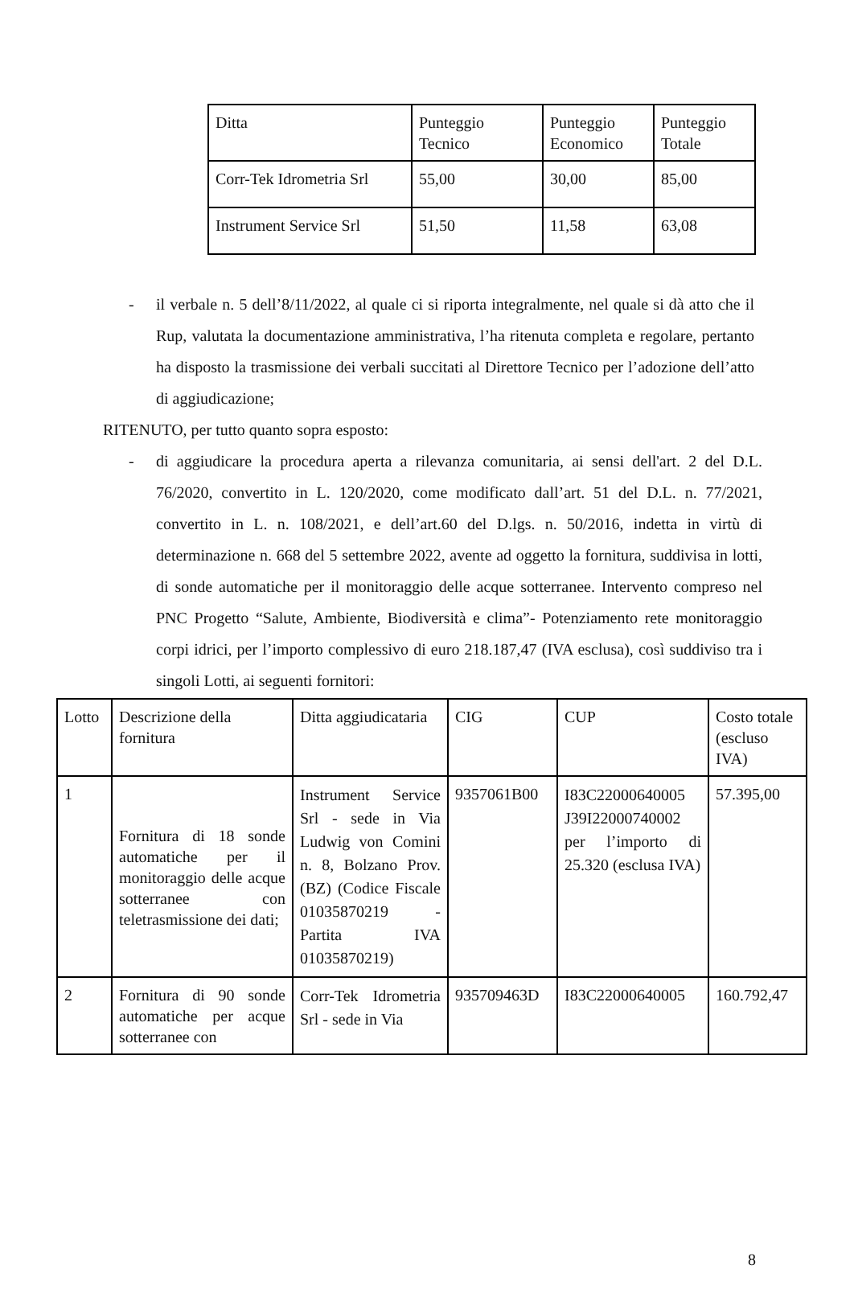| Ditta | Punteggio Tecnico | Punteggio Economico | Punteggio Totale |
| Corr-Tek Idrometria Srl | 55,00 | 30,00 | 85,00 |
| Instrument Service Srl | 51,50 | 11,58 | 63,08 |
- il verbale n. 5 dell’8/11/2022, al quale ci si riporta integralmente, nel quale si dà atto che il Rup, valutata la documentazione amministrativa, l’ha ritenuta completa e regolare, pertanto ha disposto la trasmissione dei verbali succitati al Direttore Tecnico per l’adozione dell’atto di aggiudicazione;
RITENUTO, per tutto quanto sopra esposto:
- di aggiudicare la procedura aperta a rilevanza comunitaria, ai sensi dell'art. 2 del D.L. 76/2020, convertito in L. 120/2020, come modificato dall’art. 51 del D.L. n. 77/2021, convertito in L. n. 108/2021, e dell’art.60 del D.lgs. n. 50/2016, indetta in virtù di determinazione n. 668 del 5 settembre 2022, avente ad oggetto la fornitura, suddivisa in lotti, di sonde automatiche per il monitoraggio delle acque sotterranee. Intervento compreso nel PNC Progetto “Salute, Ambiente, Biodiversità e clima”- Potenziamento rete monitoraggio corpi idrici, per l’importo complessivo di euro 218.187,47 (IVA esclusa), così suddiviso tra i singoli Lotti, ai seguenti fornitori:
| Lotto | Descrizione della fornitura | Ditta aggiudicataria | CIG | CUP | Costo totale (escluso IVA) |
| 1 | Fornitura di 18 sonde automatiche per il monitoraggio delle acque sotterranee con teletrasmissione dei dati; | Instrument Service Srl - sede in Via Ludwig von Comini n. 8, Bolzano Prov. (BZ) (Codice Fiscale 01035870219 - Partita IVA 01035870219) | 9357061B00 | I83C22000640005 J39I22000740002 per l’importo di 25.320 (esclusa IVA) | 57.395,00 |
| 2 | Fornitura di 90 sonde automatiche per acque sotterranee con | Corr-Tek Idrometria Srl - sede in Via | 935709463D | I83C22000640005 | 160.792,47 |
8